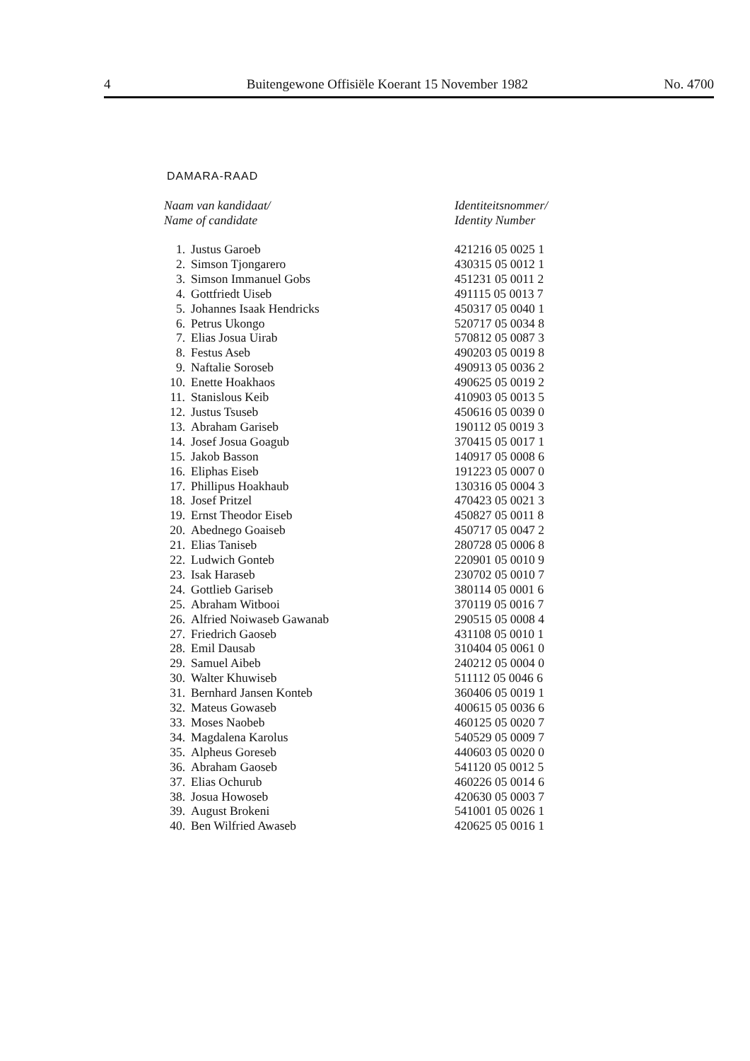4 Buitengewone Offisiële Koerant 15 November 1982 No. 4700
DAMARA-RAAD
| Naam van kandidaat/ Name of candidate | | Identiteitsnommer/ Identity Number |
| --- | --- | --- |
| 1. | Justus Garoeb | 421216 05 0025 1 |
| 2. | Simson Tjongarero | 430315 05 0012 1 |
| 3. | Simson Immanuel Gobs | 451231 05 0011 2 |
| 4. | Gottfriedt Uiseb | 491115 05 0013 7 |
| 5. | Johannes Isaak Hendricks | 450317 05 0040 1 |
| 6. | Petrus Ukongo | 520717 05 0034 8 |
| 7. | Elias Josua Uirab | 570812 05 0087 3 |
| 8. | Festus Aseb | 490203 05 0019 8 |
| 9. | Naftalie Soroseb | 490913 05 0036 2 |
| 10. | Enette Hoakhaos | 490625 05 0019 2 |
| 11. | Stanislous Keib | 410903 05 0013 5 |
| 12. | Justus Tsuseb | 450616 05 0039 0 |
| 13. | Abraham Gariseb | 190112 05 0019 3 |
| 14. | Josef Josua Goagub | 370415 05 0017 1 |
| 15. | Jakob Basson | 140917 05 0008 6 |
| 16. | Eliphas Eiseb | 191223 05 0007 0 |
| 17. | Phillipus Hoakhaub | 130316 05 0004 3 |
| 18. | Josef Pritzel | 470423 05 0021 3 |
| 19. | Ernst Theodor Eiseb | 450827 05 0011 8 |
| 20. | Abednego Goaiseb | 450717 05 0047 2 |
| 21. | Elias Taniseb | 280728 05 0006 8 |
| 22. | Ludwich Gonteb | 220901 05 0010 9 |
| 23. | Isak Haraseb | 230702 05 0010 7 |
| 24. | Gottlieb Gariseb | 380114 05 0001 6 |
| 25. | Abraham Witbooi | 370119 05 0016 7 |
| 26. | Alfried Noiwaseb Gawanab | 290515 05 0008 4 |
| 27. | Friedrich Gaoseb | 431108 05 0010 1 |
| 28. | Emil Dausab | 310404 05 0061 0 |
| 29. | Samuel Aibeb | 240212 05 0004 0 |
| 30. | Walter Khuwiseb | 511112 05 0046 6 |
| 31. | Bernhard Jansen Konteb | 360406 05 0019 1 |
| 32. | Mateus Gowaseb | 400615 05 0036 6 |
| 33. | Moses Naobeb | 460125 05 0020 7 |
| 34. | Magdalena Karolus | 540529 05 0009 7 |
| 35. | Alpheus Goreseb | 440603 05 0020 0 |
| 36. | Abraham Gaoseb | 541120 05 0012 5 |
| 37. | Elias Ochurub | 460226 05 0014 6 |
| 38. | Josua Howoseb | 420630 05 0003 7 |
| 39. | August Brokeni | 541001 05 0026 1 |
| 40. | Ben Wilfried Awaseb | 420625 05 0016 1 |